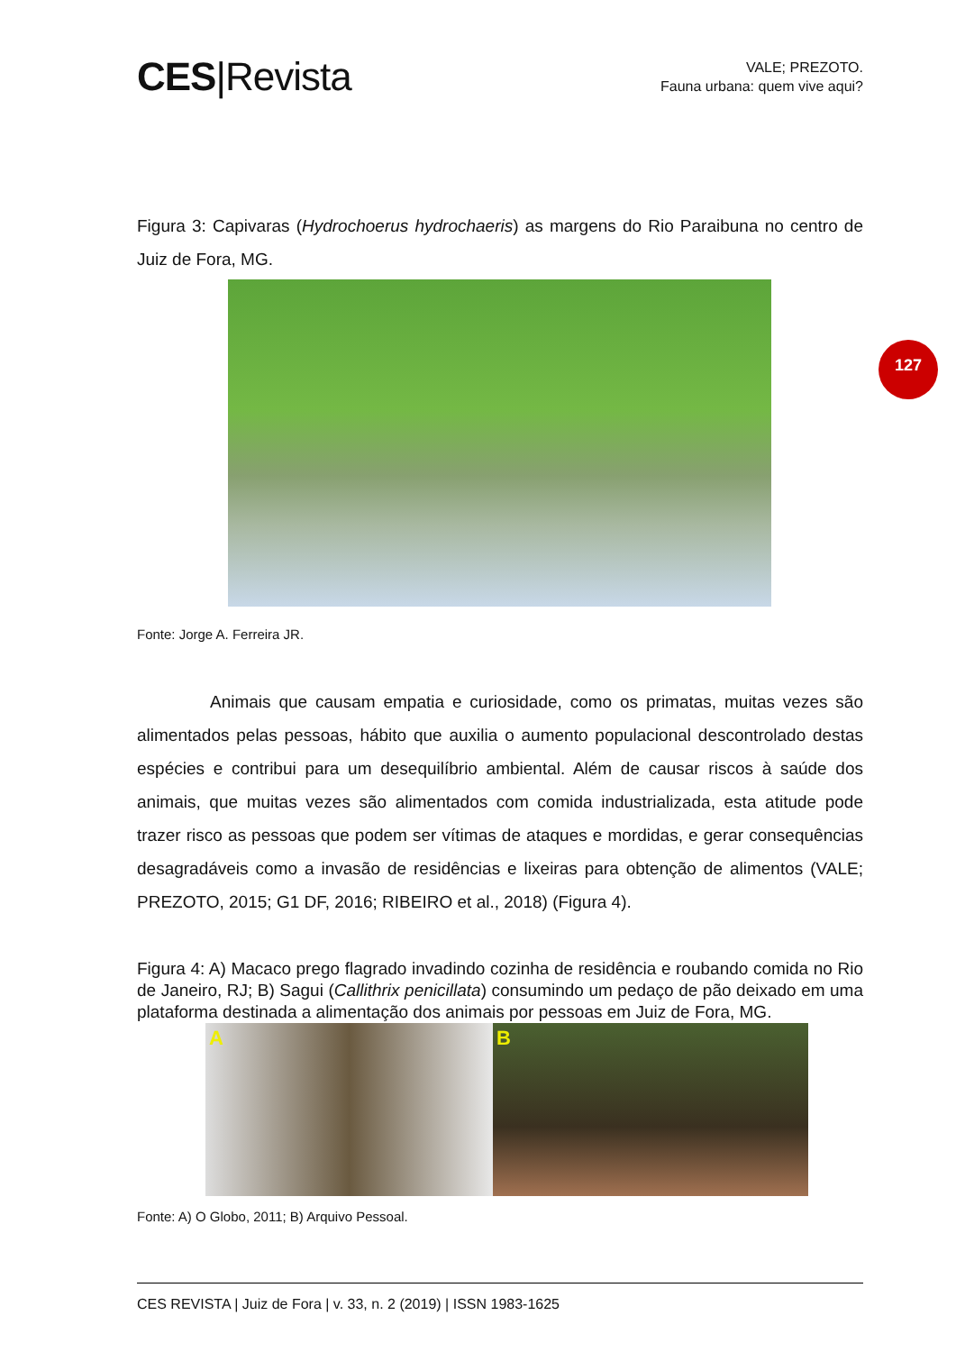127
CES|Revista
VALE; PREZOTO.
Fauna urbana: quem vive aqui?
Figura 3: Capivaras (Hydrochoerus hydrochaeris) as margens do Rio Paraibuna no centro de Juiz de Fora, MG.
Fonte: Jorge A. Ferreira JR.
Animais que causam empatia e curiosidade, como os primatas, muitas vezes são alimentados pelas pessoas, hábito que auxilia o aumento populacional descontrolado destas espécies e contribui para um desequilíbrio ambiental. Além de causar riscos à saúde dos animais, que muitas vezes são alimentados com comida industrializada, esta atitude pode trazer risco as pessoas que podem ser vítimas de ataques e mordidas, e gerar consequências desagradáveis como a invasão de residências e lixeiras para obtenção de alimentos (VALE; PREZOTO, 2015; G1 DF, 2016; RIBEIRO et al., 2018) (Figura 4).
Figura 4: A) Macaco prego flagrado invadindo cozinha de residência e roubando comida no Rio de Janeiro, RJ; B) Sagui (Callithrix penicillata) consumindo um pedaço de pão deixado em uma plataforma destinada a alimentação dos animais por pessoas em Juiz de Fora, MG.
A B
Fonte: A) O Globo, 2011; B) Arquivo Pessoal.
CES REVISTA | Juiz de Fora | v. 33, n. 2 (2019) | ISSN 1983-1625